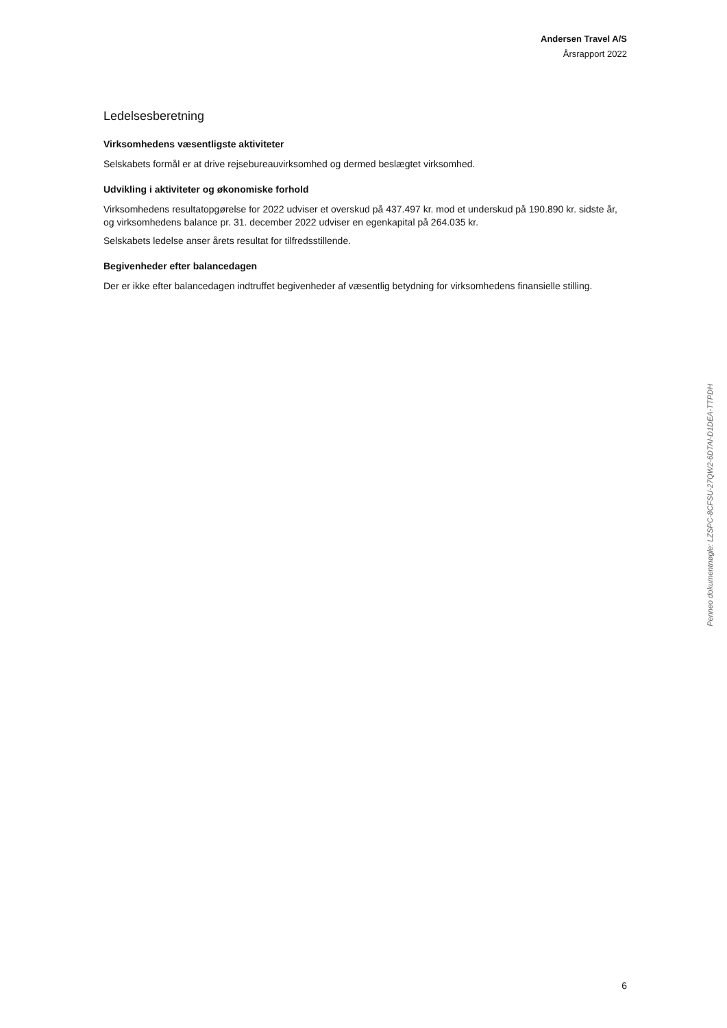Andersen Travel A/S
Årsrapport 2022
Ledelsesberetning
Virksomhedens væsentligste aktiviteter
Selskabets formål er at drive rejsebureauvirksomhed og dermed beslægtet virksomhed.
Udvikling i aktiviteter og økonomiske forhold
Virksomhedens resultatopgørelse for 2022 udviser et overskud på 437.497 kr. mod et underskud på 190.890 kr. sidste år, og virksomhedens balance pr. 31. december 2022 udviser en egenkapital på 264.035 kr.
Selskabets ledelse anser årets resultat for tilfredsstillende.
Begivenheder efter balancedagen
Der er ikke efter balancedagen indtruffet begivenheder af væsentlig betydning for virksomhedens finansielle stilling.
Penneo dokumentnøgle: LZSPC-8CFSU-27QW2-6DTAI-D1DEA-TTPDH
6